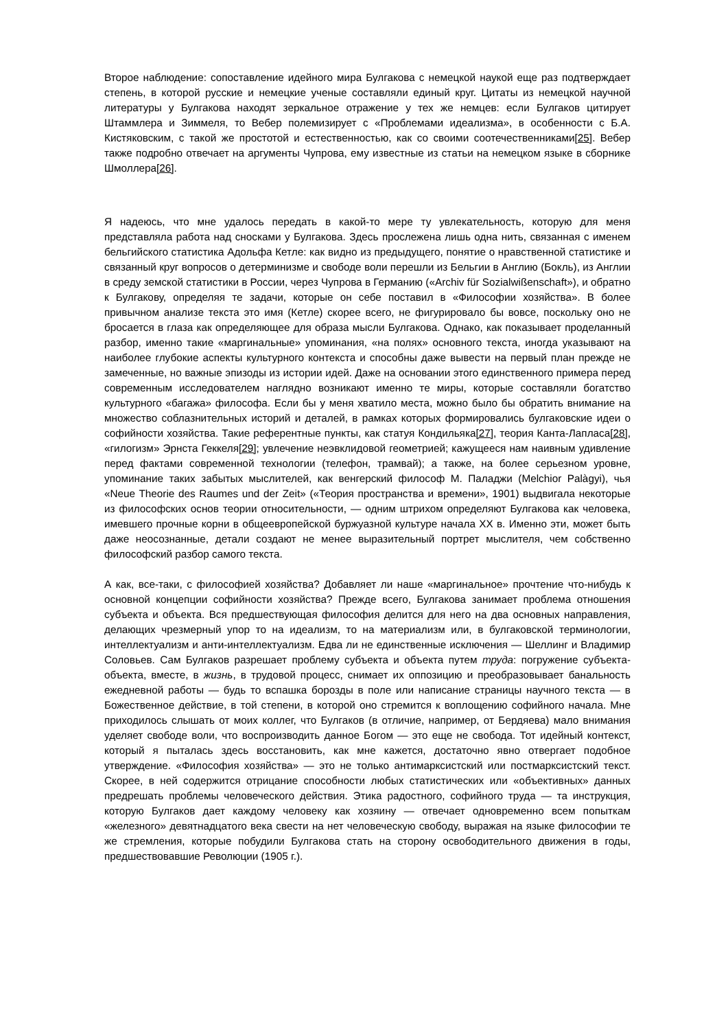Второе наблюдение: сопоставление идейного мира Булгакова с немецкой наукой еще раз подтверждает степень, в которой русские и немецкие ученые составляли единый круг. Цитаты из немецкой научной литературы у Булгакова находят зеркальное отражение у тех же немцев: если Булгаков цитирует Штаммлера и Зиммеля, то Вебер полемизирует с «Проблемами идеализма», в особенности с Б.А. Кистяковским, с такой же простотой и естественностью, как со своими соотечественниками[25]. Вебер также подробно отвечает на аргументы Чупрова, ему известные из статьи на немецком языке в сборнике Шмоллера[26].
Я надеюсь, что мне удалось передать в какой-то мере ту увлекательность, которую для меня представляла работа над сносками у Булгакова. Здесь прослежена лишь одна нить, связанная с именем бельгийского статистика Адольфа Кетле: как видно из предыдущего, понятие о нравственной статистике и связанный круг вопросов о детерминизме и свободе воли перешли из Бельгии в Англию (Бокль), из Англии в среду земской статистики в России, через Чупрова в Германию («Archiv für Sozialwißenschaft»), и обратно к Булгакову, определяя те задачи, которые он себе поставил в «Философии хозяйства». В более привычном анализе текста это имя (Кетле) скорее всего, не фигурировало бы вовсе, поскольку оно не бросается в глаза как определяющее для образа мысли Булгакова. Однако, как показывает проделанный разбор, именно такие «маргинальные» упоминания, «на полях» основного текста, иногда указывают на наиболее глубокие аспекты культурного контекста и способны даже вывести на первый план прежде не замеченные, но важные эпизоды из истории идей. Даже на основании этого единственного примера перед современным исследователем наглядно возникают именно те миры, которые составляли богатство культурного «багажа» философа. Если бы у меня хватило места, можно было бы обратить внимание на множество соблазнительных историй и деталей, в рамках которых формировались булгаковские идеи о софийности хозяйства. Такие референтные пункты, как статуя Кондильяка[27], теория Канта-Лапласа[28], «гилогизм» Эрнста Геккеля[29]; увлечение неэвклидовой геометрией; кажущееся нам наивным удивление перед фактами современной технологии (телефон, трамвай); а также, на более серьезном уровне, упоминание таких забытых мыслителей, как венгерский философ М. Паладжи (Melchior Palàgyi), чья «Neue Theorie des Raumes und der Zeit» («Теория пространства и времени», 1901) выдвигала некоторые из философских основ теории относительности, — одним штрихом определяют Булгакова как человека, имевшего прочные корни в общеевропейской буржуазной культуре начала XX в. Именно эти, может быть даже неосознанные, детали создают не менее выразительный портрет мыслителя, чем собственно философский разбор самого текста.
А как, все-таки, с философией хозяйства? Добавляет ли наше «маргинальное» прочтение что-нибудь к основной концепции софийности хозяйства? Прежде всего, Булгакова занимает проблема отношения субъекта и объекта. Вся предшествующая философия делится для него на два основных направления, делающих чрезмерный упор то на идеализм, то на материализм или, в булгаковской терминологии, интеллектуализм и анти-интеллектуализм. Едва ли не единственные исключения — Шеллинг и Владимир Соловьев. Сам Булгаков разрешает проблему субъекта и объекта путем труда: погружение субъекта-объекта, вместе, в жизнь, в трудовой процесс, снимает их оппозицию и преобразовывает банальность ежедневной работы — будь то вспашка борозды в поле или написание страницы научного текста — в Божественное действие, в той степени, в которой оно стремится к воплощению софийного начала. Мне приходилось слышать от моих коллег, что Булгаков (в отличие, например, от Бердяева) мало внимания уделяет свободе воли, что воспроизводить данное Богом — это еще не свобода. Тот идейный контекст, который я пыталась здесь восстановить, как мне кажется, достаточно явно отвергает подобное утверждение. «Философия хозяйства» — это не только антимарксистский или постмарксистский текст. Скорее, в ней содержится отрицание способности любых статистических или «объективных» данных предрешать проблемы человеческого действия. Этика радостного, софийного труда — та инструкция, которую Булгаков дает каждому человеку как хозяину — отвечает одновременно всем попыткам «железного» девятнадцатого века свести на нет человеческую свободу, выражая на языке философии те же стремления, которые побудили Булгакова стать на сторону освободительного движения в годы, предшествовавшие Революции (1905 г.).